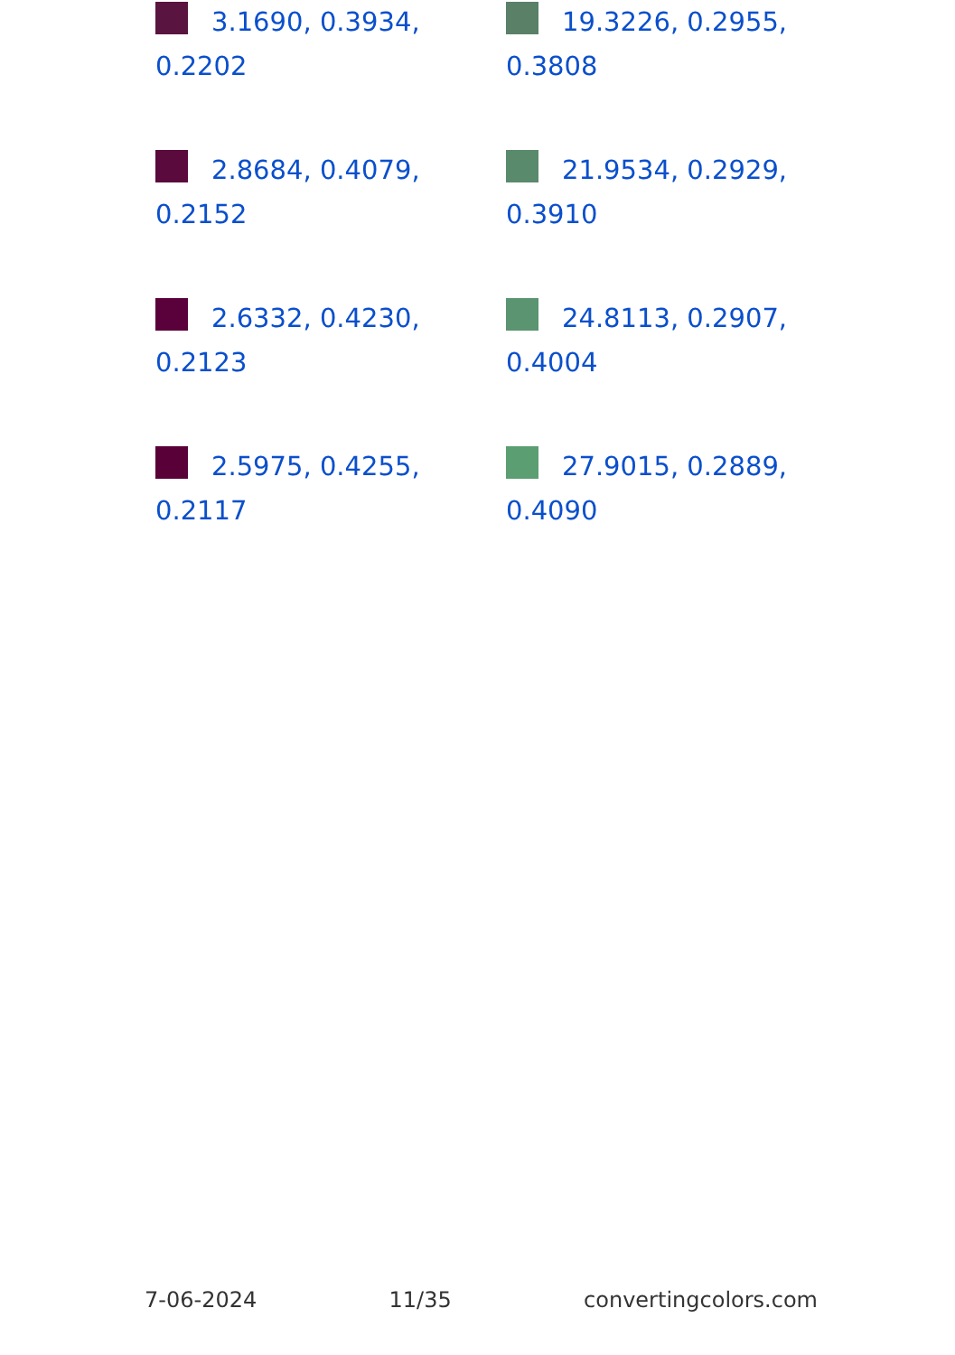3.1690, 0.3934, 0.2202
19.3226, 0.2955, 0.3808
2.8684, 0.4079, 0.2152
21.9534, 0.2929, 0.3910
2.6332, 0.4230, 0.2123
24.8113, 0.2907, 0.4004
2.5975, 0.4255, 0.2117
27.9015, 0.2889, 0.4090
7-06-2024 11/35 convertingcolors.com